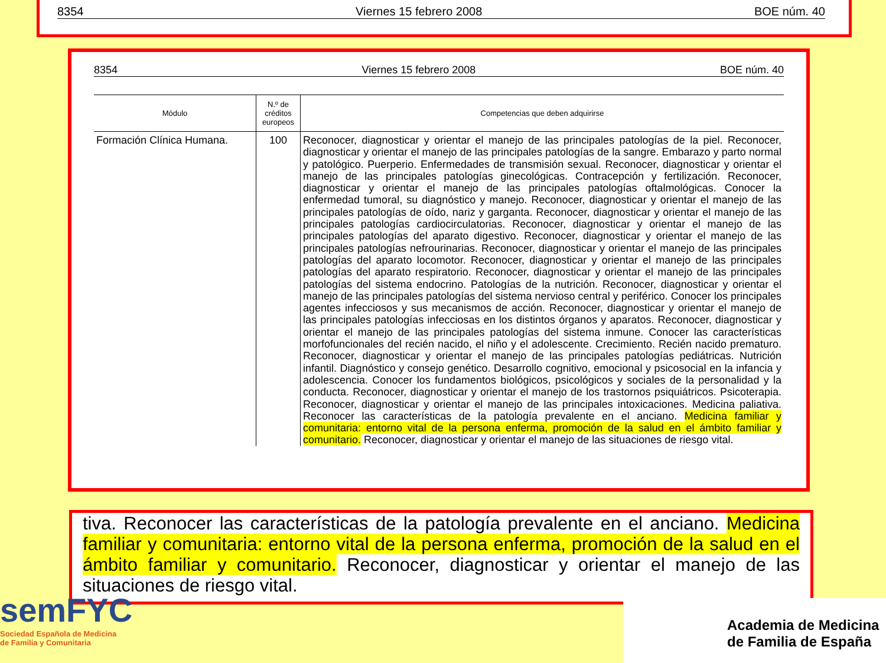8354 Viernes 15 febrero 2008 BOE núm. 40
8354 Viernes 15 febrero 2008 BOE núm. 40
| Módulo | N.º de créditos europeos | Competencias que deben adquirirse |
| --- | --- | --- |
| Formación Clínica Humana. | 100 | Reconocer, diagnosticar y orientar el manejo de las principales patologías de la piel. Reconocer, diagnosticar y orientar el manejo de las principales patologías de la sangre. Embarazo y parto normal y patológico. Puerperio. Enfermedades de transmisión sexual. Reconocer, diagnosticar y orientar el manejo de las principales patologías ginecológicas. Contracepción y fertilización. Reconocer, diagnosticar y orientar el manejo de las principales patologías oftalmológicas. Conocer la enfermedad tumoral, su diagnóstico y manejo. Reconocer, diagnosticar y orientar el manejo de las principales patologías de oído, nariz y garganta. Reconocer, diagnosticar y orientar el manejo de las principales patologías cardiocirculatorias. Reconocer, diagnosticar y orientar el manejo de las principales patologías del aparato digestivo. Reconocer, diagnosticar y orientar el manejo de las principales patologías nefrourinarias. Reconocer, diagnosticar y orientar el manejo de las principales patologías del aparato locomotor. Reconocer, diagnosticar y orientar el manejo de las principales patologías del aparato respiratorio. Reconocer, diagnosticar y orientar el manejo de las principales patologías del sistema endocrino. Patologías de la nutrición. Reconocer, diagnosticar y orientar el manejo de las principales patologías del sistema nervioso central y periférico. Conocer los principales agentes infecciosos y sus mecanismos de acción. Reconocer, diagnosticar y orientar el manejo de las principales patologías infecciosas en los distintos órganos y aparatos. Reconocer, diagnosticar y orientar el manejo de las principales patologías del sistema inmune. Conocer las características morfofuncionales del recién nacido, el niño y el adolescente. Crecimiento. Recién nacido prematuro. Reconocer, diagnosticar y orientar el manejo de las principales patologías pediátricas. Nutrición infantil. Diagnóstico y consejo genético. Desarrollo cognitivo, emocional y psicosocial en la infancia y adolescencia. Conocer los fundamentos biológicos, psicológicos y sociales de la personalidad y la conducta. Reconocer, diagnosticar y orientar el manejo de los trastornos psiquiátricos. Psicoterapia. Reconocer, diagnosticar y orientar el manejo de las principales intoxicaciones. Medicina paliativa. Reconocer las características de la patología prevalente en el anciano. Medicina familiar y comunitaria: entorno vital de la persona enferma, promoción de la salud en el ámbito familiar y comunitario. Reconocer, diagnosticar y orientar el manejo de las situaciones de riesgo vital. |
tiva. Reconocer las características de la patología prevalente en el anciano. Medicina familiar y comunitaria: entorno vital de la persona enferma, promoción de la salud en el ámbito familiar y comunitario. Reconocer, diagnosticar y orientar el manejo de las situaciones de riesgo vital.
semFYC
Sociedad Española de Medicina
de Familia y Comunitaria
Academia de Medicina
de Familia de España